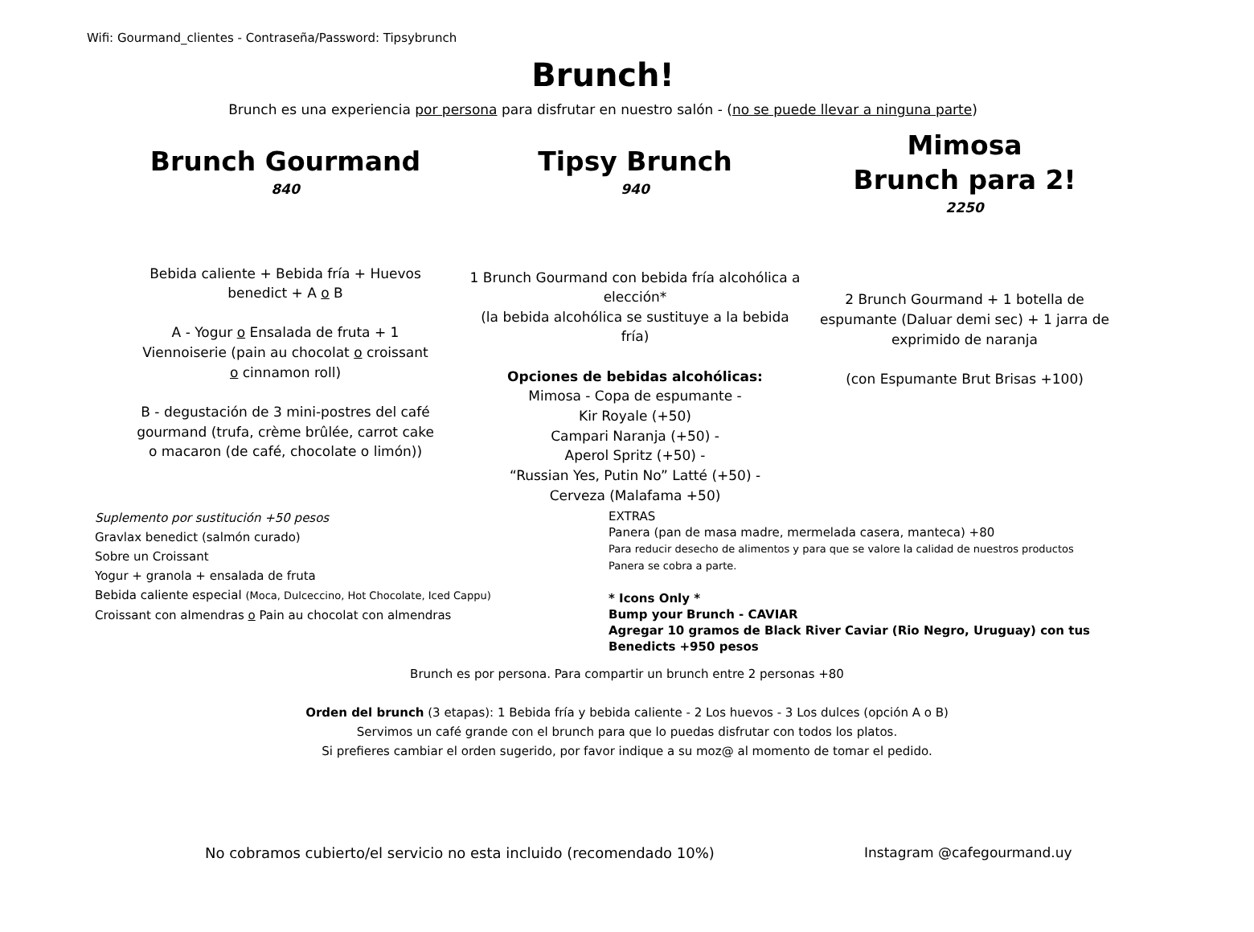Wifi: Gourmand_clientes - Contraseña/Password: Tipsybrunch
Brunch!
Brunch es una experiencia por persona para disfrutar en nuestro salón - (no se puede llevar a ninguna parte)
Brunch Gourmand
840
Bebida caliente + Bebida fría + Huevos benedict + A o B
A - Yogur o Ensalada de fruta + 1 Viennoiserie (pain au chocolat o croissant o cinnamon roll)
B - degustación de 3 mini-postres del café gourmand (trufa, crème brûlée, carrot cake o macaron (de café, chocolate o limón))
Tipsy Brunch
940
1 Brunch Gourmand con bebida fría alcohólica a elección*
(la bebida alcohólica se sustituye a la bebida fría)
Opciones de bebidas alcohólicas:
Mimosa - Copa de espumante -
Kir Royale (+50)
Campari Naranja (+50) -
Aperol Spritz (+50) -
“Russian Yes, Putin No” Latté (+50) -
Cerveza (Malafama +50)
Mimosa
Brunch para 2!
2250
2 Brunch Gourmand + 1 botella de espumante (Daluar demi sec) + 1 jarra de exprimido de naranja
(con Espumante Brut Brisas +100)
Suplemento por sustitución +50 pesos
Gravlax benedict (salmón curado)
Sobre un Croissant
Yogur + granola + ensalada de fruta
Bebida caliente especial (Moca, Dulceccino, Hot Chocolate, Iced Cappu)
Croissant con almendras o Pain au chocolat con almendras
EXTRAS
Panera (pan de masa madre, mermelada casera, manteca) +80
Para reducir desecho de alimentos y para que se valore la calidad de nuestros productos
Panera se cobra a parte.
* Icons Only *
Bump your Brunch - CAVIAR
Agregar 10 gramos de Black River Caviar (Rio Negro, Uruguay) con tus Benedicts +950 pesos
Brunch es por persona. Para compartir un brunch entre 2 personas +80
Orden del brunch (3 etapas): 1 Bebida fría y bebida caliente - 2 Los huevos - 3 Los dulces (opción A o B)
Servimos un café grande con el brunch para que lo puedas disfrutar con todos los platos.
Si prefieres cambiar el orden sugerido, por favor indique a su moz@ al momento de tomar el pedido.
No cobramos cubierto/el servicio no esta incluido (recomendado 10%)
Instagram @cafegourmand.uy